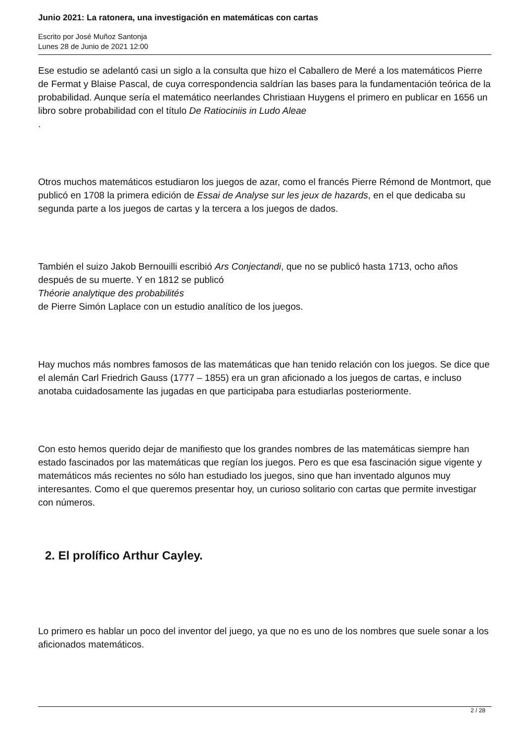Junio 2021: La ratonera, una investigación en matemáticas con cartas
Escrito por José Muñoz Santonja
Lunes 28 de Junio de 2021 12:00
Ese estudio se adelantó casi un siglo a la consulta que hizo el Caballero de Meré a los matemáticos Pierre de Fermat y Blaise Pascal, de cuya correspondencia saldrían las bases para la fundamentación teórica de la probabilidad. Aunque sería el matemático neerlandes Christiaan Huygens el primero en publicar en 1656 un libro sobre probabilidad con el título De Ratiociniis in Ludo Aleae
.
Otros muchos matemáticos estudiaron los juegos de azar, como el francés Pierre Rémond de Montmort, que publicó en 1708 la primera edición de Essai de Analyse sur les jeux de hazards, en el que dedicaba su segunda parte a los juegos de cartas y la tercera a los juegos de dados.
También el suizo Jakob Bernouilli escribió Ars Conjectandi, que no se publicó hasta 1713, ocho años después de su muerte. Y en 1812 se publicó
Théorie analytique des probabilités
de Pierre Simón Laplace con un estudio analítico de los juegos.
Hay muchos más nombres famosos de las matemáticas que han tenido relación con los juegos. Se dice que el alemán Carl Friedrich Gauss (1777 – 1855) era un gran aficionado a los juegos de cartas, e incluso anotaba cuidadosamente las jugadas en que participaba para estudiarlas posteriormente.
Con esto hemos querido dejar de manifiesto que los grandes nombres de las matemáticas siempre han estado fascinados por las matemáticas que regían los juegos. Pero es que esa fascinación sigue vigente y matemáticos más recientes no sólo han estudiado los juegos, sino que han inventado algunos muy interesantes. Como el que queremos presentar hoy, un curioso solitario con cartas que permite investigar con números.
2. El prolífico Arthur Cayley.
Lo primero es hablar un poco del inventor del juego, ya que no es uno de los nombres que suele sonar a los aficionados matemáticos.
2 / 28